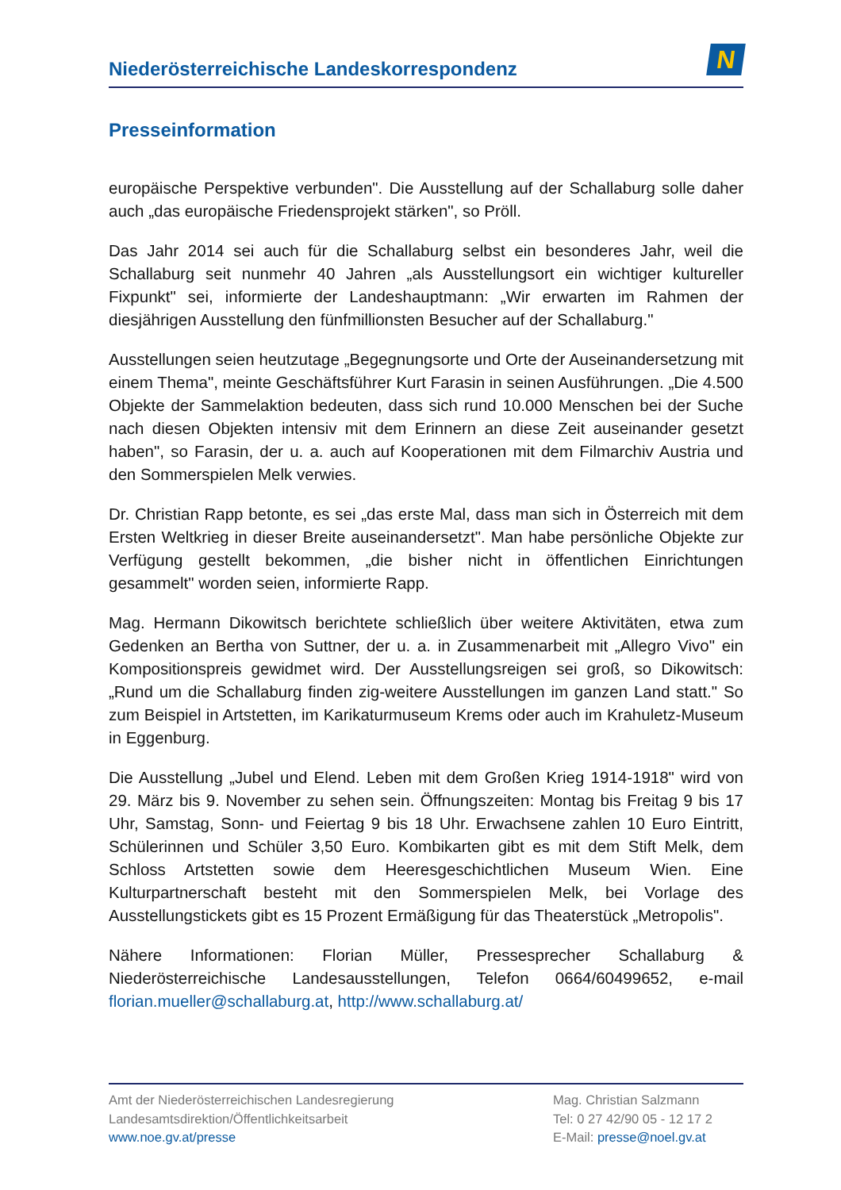Niederösterreichische Landeskorrespondenz
N
Presseinformation
europäische Perspektive verbunden". Die Ausstellung auf der Schallaburg solle daher auch „das europäische Friedensprojekt stärken", so Pröll.
Das Jahr 2014 sei auch für die Schallaburg selbst ein besonderes Jahr, weil die Schallaburg seit nunmehr 40 Jahren „als Ausstellungsort ein wichtiger kultureller Fixpunkt" sei, informierte der Landeshauptmann: „Wir erwarten im Rahmen der diesjährigen Ausstellung den fünfmillionsten Besucher auf der Schallaburg."
Ausstellungen seien heutzutage „Begegnungsorte und Orte der Auseinandersetzung mit einem Thema", meinte Geschäftsführer Kurt Farasin in seinen Ausführungen. „Die 4.500 Objekte der Sammelaktion bedeuten, dass sich rund 10.000 Menschen bei der Suche nach diesen Objekten intensiv mit dem Erinnern an diese Zeit auseinander gesetzt haben", so Farasin, der u. a. auch auf Kooperationen mit dem Filmarchiv Austria und den Sommerspielen Melk verwies.
Dr. Christian Rapp betonte, es sei „das erste Mal, dass man sich in Österreich mit dem Ersten Weltkrieg in dieser Breite auseinandersetzt". Man habe persönliche Objekte zur Verfügung gestellt bekommen, „die bisher nicht in öffentlichen Einrichtungen gesammelt" worden seien, informierte Rapp.
Mag. Hermann Dikowitsch berichtete schließlich über weitere Aktivitäten, etwa zum Gedenken an Bertha von Suttner, der u. a. in Zusammenarbeit mit „Allegro Vivo" ein Kompositionspreis gewidmet wird. Der Ausstellungsreigen sei groß, so Dikowitsch: „Rund um die Schallaburg finden zig-weitere Ausstellungen im ganzen Land statt." So zum Beispiel in Artstetten, im Karikaturmuseum Krems oder auch im Krahuletz-Museum in Eggenburg.
Die Ausstellung „Jubel und Elend. Leben mit dem Großen Krieg 1914-1918" wird von 29. März bis 9. November zu sehen sein. Öffnungszeiten: Montag bis Freitag 9 bis 17 Uhr, Samstag, Sonn- und Feiertag 9 bis 18 Uhr. Erwachsene zahlen 10 Euro Eintritt, Schülerinnen und Schüler 3,50 Euro. Kombikarten gibt es mit dem Stift Melk, dem Schloss Artstetten sowie dem Heeresgeschichtlichen Museum Wien. Eine Kulturpartnerschaft besteht mit den Sommerspielen Melk, bei Vorlage des Ausstellungstickets gibt es 15 Prozent Ermäßigung für das Theaterstück „Metropolis".
Nähere Informationen: Florian Müller, Pressesprecher Schallaburg & Niederösterreichische Landesausstellungen, Telefon 0664/60499652, e-mail florian.mueller@schallaburg.at, http://www.schallaburg.at/
Amt der Niederösterreichischen Landesregierung
Landesamtsdirektion/Öffentlichkeitsarbeit
www.noe.gv.at/presse
Mag. Christian Salzmann
Tel: 0 27 42/90 05 - 12 17 2
E-Mail: presse@noel.gv.at